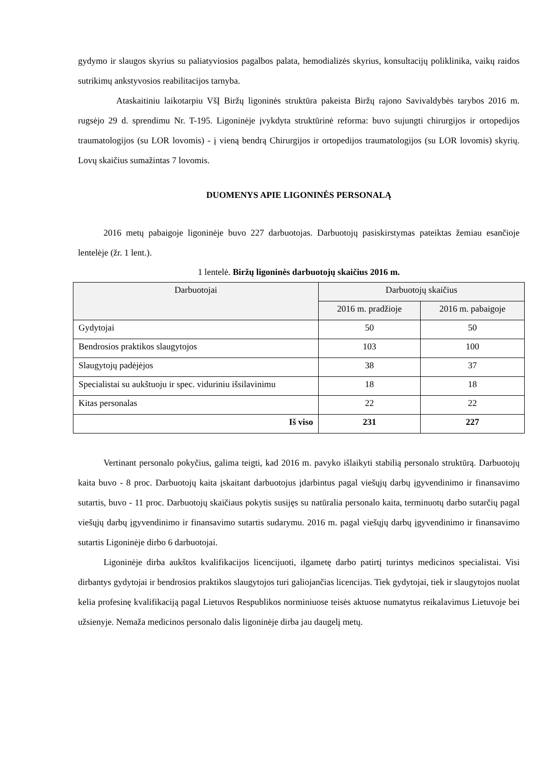gydymo ir slaugos skyrius su paliatyviosios pagalbos palata, hemodializės skyrius, konsultacijų poliklinika, vaikų raidos sutrikimų ankstyvosios reabilitacijos tarnyba.
Ataskaitiniu laikotarpiu VšĮ Biržų ligoninės struktūra pakeista Biržų rajono Savivaldybės tarybos 2016 m. rugsėjo 29 d. sprendimu Nr. T-195. Ligoninėje įvykdyta struktūrinė reforma: buvo sujungti chirurgijos ir ortopedijos traumatologijos (su LOR lovomis) - į vieną bendrą Chirurgijos ir ortopedijos traumatologijos (su LOR lovomis) skyrių. Lovų skaičius sumažintas 7 lovomis.
DUOMENYS APIE LIGONINĖS PERSONALĄ
2016 metų pabaigoje ligoninėje buvo 227 darbuotojas. Darbuotojų pasiskirstymas pateiktas žemiau esančioje lentelėje (žr. 1 lent.).
1 lentelė. Biržų ligoninės darbuotojų skaičius 2016 m.
| Darbuotojai | Darbuotojų skaičius | |
| --- | --- | --- |
| | 2016 m. pradžioje | 2016 m. pabaigoje |
| Gydytojai | 50 | 50 |
| Bendrosios praktikos slaugytojos | 103 | 100 |
| Slaugytojų padėjėjos | 38 | 37 |
| Specialistai su aukštuoju ir spec. viduriniu išsilavinimu | 18 | 18 |
| Kitas personalas | 22 | 22 |
| Iš viso | 231 | 227 |
Vertinant personalo pokyčius, galima teigti, kad 2016 m. pavyko išlaikyti stabilią personalo struktūrą. Darbuotojų kaita buvo - 8 proc. Darbuotojų kaita įskaitant darbuotojus įdarbintus pagal viešųjų darbų įgyvendinimo ir finansavimo sutartis, buvo - 11 proc. Darbuotojų skaičiaus pokytis susijęs su natūralia personalo kaita, terminuotų darbo sutarčių pagal viešųjų darbų įgyvendinimo ir finansavimo sutartis sudarymu. 2016 m. pagal viešųjų darbų įgyvendinimo ir finansavimo sutartis Ligoninėje dirbo 6 darbuotojai.
Ligoninėje dirba aukštos kvalifikacijos licencijuoti, ilgametę darbo patirtį turintys medicinos specialistai. Visi dirbantys gydytojai ir bendrosios praktikos slaugytojos turi galiojančias licencijas. Tiek gydytojai, tiek ir slaugytojos nuolat kelia profesinę kvalifikaciją pagal Lietuvos Respublikos norminiuose teisės aktuose numatytus reikalavimus Lietuvoje bei užsienyje. Nemaža medicinos personalo dalis ligoninėje dirba jau daugelį metų.